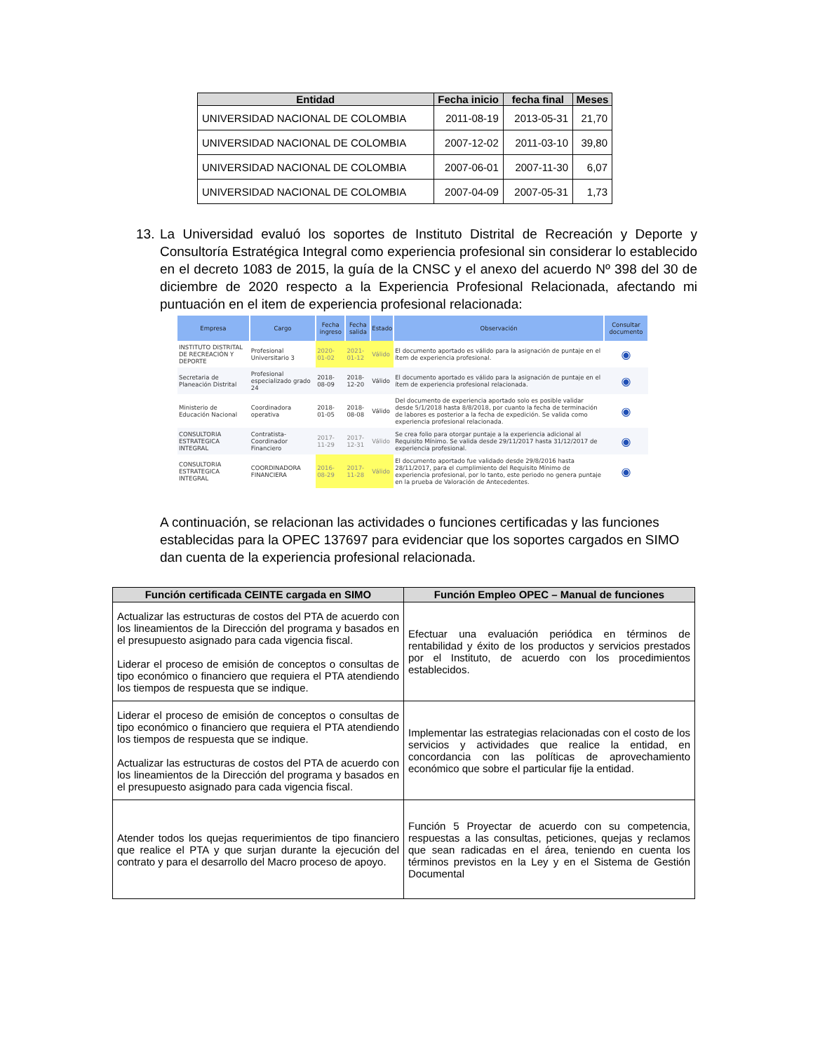| Entidad | Fecha inicio | fecha final | Meses |
| --- | --- | --- | --- |
| UNIVERSIDAD NACIONAL DE COLOMBIA | 2011-08-19 | 2013-05-31 | 21,70 |
| UNIVERSIDAD NACIONAL DE COLOMBIA | 2007-12-02 | 2011-03-10 | 39,80 |
| UNIVERSIDAD NACIONAL DE COLOMBIA | 2007-06-01 | 2007-11-30 | 6,07 |
| UNIVERSIDAD NACIONAL DE COLOMBIA | 2007-04-09 | 2007-05-31 | 1,73 |
13. La Universidad evaluó los soportes de Instituto Distrital de Recreación y Deporte y Consultoría Estratégica Integral como experiencia profesional sin considerar lo establecido en el decreto 1083 de 2015, la guía de la CNSC y el anexo del acuerdo Nº 398 del 30 de diciembre de 2020 respecto a la Experiencia Profesional Relacionada, afectando mi puntuación en el item de experiencia profesional relacionada:
| Empresa | Cargo | Fecha ingreso | Fecha salida | Estado | Observación | Consultar documento |
| --- | --- | --- | --- | --- | --- | --- |
| INSTITUTO DISTRITAL DE RECREACIÓN Y DEPORTE | Profesional Universitario 3 | 2020-01-02 | 2021-01-12 | Válido | El documento aportado es válido para la asignación de puntaje en el ítem de experiencia profesional. | ◉ |
| Secretaria de Planeación Distrital | Profesional especializado grado 24 | 2018-08-09 | 2018-12-20 | Válido | El documento aportado es válido para la asignación de puntaje en el ítem de experiencia profesional relacionada. | ◉ |
| Ministerio de Educación Nacional | Coordinadora operativa | 2018-01-05 | 2018-08-08 | Válido | Del documento de experiencia aportado solo es posible validar desde 5/1/2018 hasta 8/8/2018, por cuanto la fecha de terminación de labores es posterior a la fecha de expedición. Se valida como experiencia profesional relacionada. | ◉ |
| CONSULTORIA ESTRATEGICA INTEGRAL | Contratista-Coordinador Financiero | 2017-11-29 | 2017-12-31 | Válido | Se crea folio para otorgar puntaje a la experiencia adicional al Requisito Mínimo. Se valida desde 29/11/2017 hasta 31/12/2017 de experiencia profesional. | ◉ |
| CONSULTORIA ESTRATEGICA INTEGRAL | COORDINADORA FINANCIERA | 2016-08-29 | 2017-11-28 | Válido | El documento aportado fue validado desde 29/8/2016 hasta 28/11/2017, para el cumplimiento del Requisito Mínimo de experiencia profesional, por lo tanto, este periodo no genera puntaje en la prueba de Valoración de Antecedentes. | ◉ |
A continuación, se relacionan las actividades o funciones certificadas y las funciones establecidas para la OPEC 137697 para evidenciar que los soportes cargados en SIMO dan cuenta de la experiencia profesional relacionada.
| Función certificada CEINTE cargada en SIMO | Función Empleo OPEC – Manual de funciones |
| --- | --- |
| Actualizar las estructuras de costos del PTA de acuerdo con los lineamientos de la Dirección del programa y basados en el presupuesto asignado para cada vigencia fiscal. Liderar el proceso de emisión de conceptos o consultas de tipo económico o financiero que requiera el PTA atendiendo los tiempos de respuesta que se indique. | Efectuar una evaluación periódica en términos de rentabilidad y éxito de los productos y servicios prestados por el Instituto, de acuerdo con los procedimientos establecidos. |
| Liderar el proceso de emisión de conceptos o consultas de tipo económico o financiero que requiera el PTA atendiendo los tiempos de respuesta que se indique. Actualizar las estructuras de costos del PTA de acuerdo con los lineamientos de la Dirección del programa y basados en el presupuesto asignado para cada vigencia fiscal. | Implementar las estrategias relacionadas con el costo de los servicios y actividades que realice la entidad, en concordancia con las políticas de aprovechamiento económico que sobre el particular fije la entidad. |
| Atender todos los quejas requerimientos de tipo financiero que realice el PTA y que surjan durante la ejecución del contrato y para el desarrollo del Macro proceso de apoyo. | Función 5 Proyectar de acuerdo con su competencia, respuestas a las consultas, peticiones, quejas y reclamos que sean radicadas en el área, teniendo en cuenta los términos previstos en la Ley y en el Sistema de Gestión Documental |